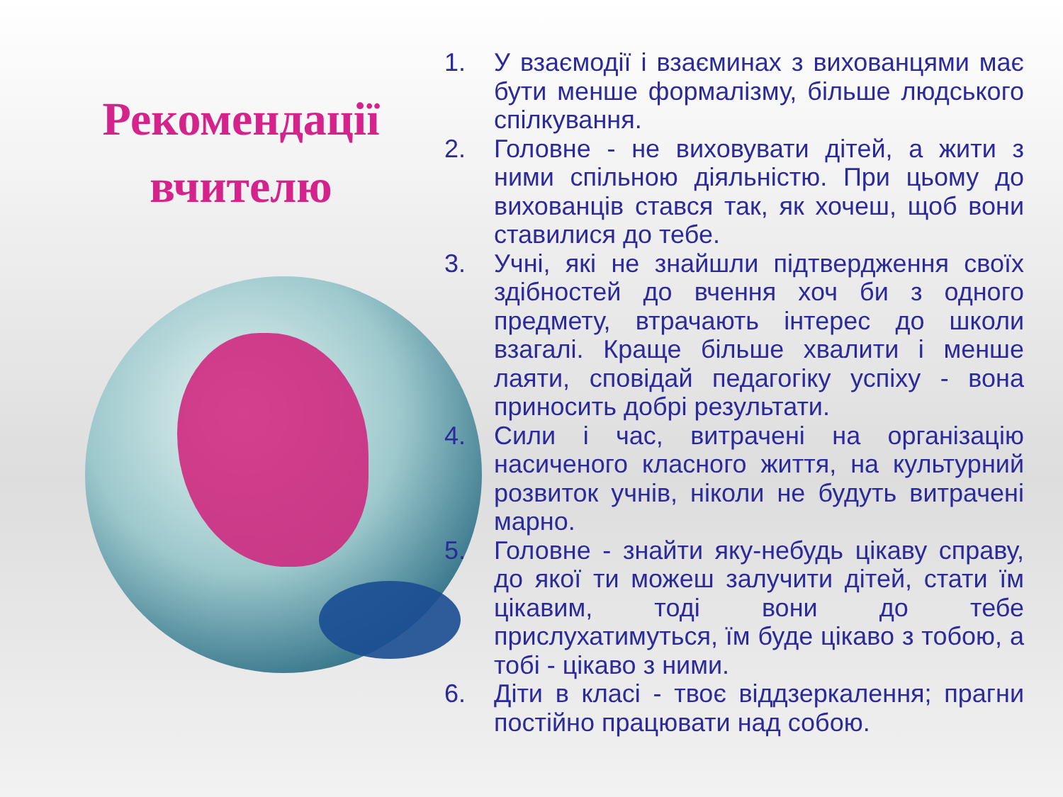Рекомендації
вчителю
1. У взаємодії і взаєминах з вихованцями має бути менше формалізму, більше людського спілкування.
2. Головне - не виховувати дітей, а жити з ними спільною діяльністю. При цьому до вихованців стався так, як хочеш, щоб вони ставилися до тебе.
3. Учні, які не знайшли підтвердження своїх здібностей до вчення хоч би з одного предмету, втрачають інтерес до школи взагалі. Краще більше хвалити і менше лаяти, сповідай педагогіку успіху - вона приносить добрі результати.
4. Сили і час, витрачені на організацію насиченого класного життя, на культурний розвиток учнів, ніколи не будуть витрачені марно.
5. Головне - знайти яку-небудь цікаву справу, до якої ти можеш залучити дітей, стати їм цікавим, тоді вони до тебе прислухатимуться, їм буде цікаво з тобою, а тобі - цікаво з ними.
6. Діти в класі - твоє віддзеркалення; прагни постійно працювати над собою.